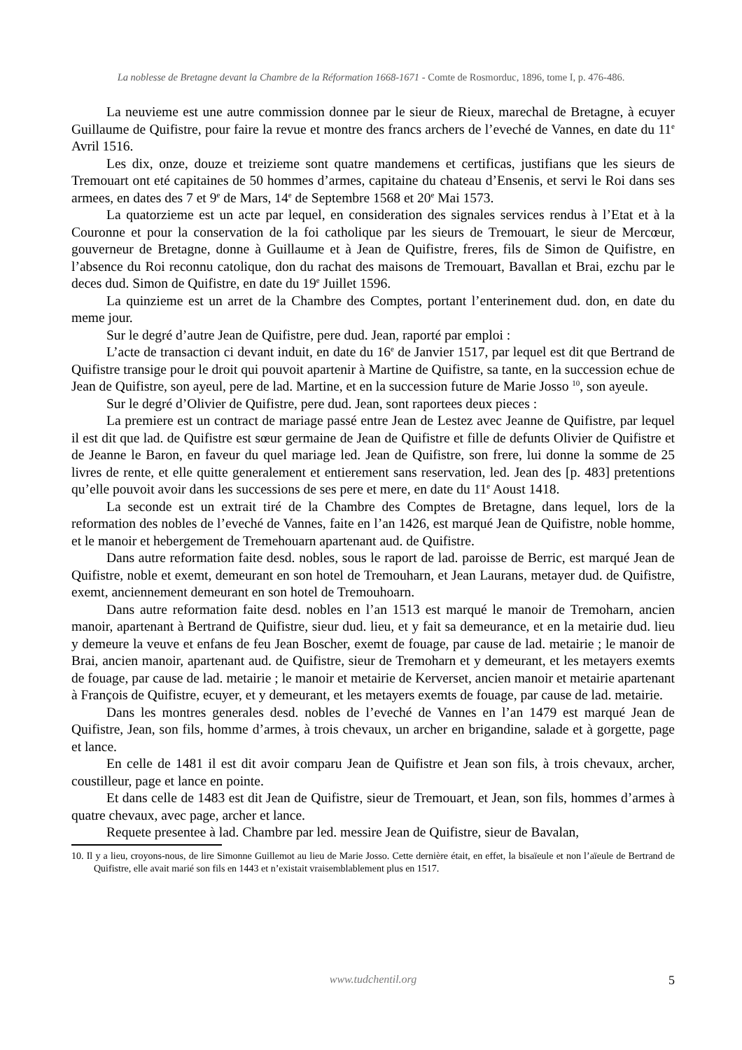La noblesse de Bretagne devant la Chambre de la Réformation 1668-1671 - Comte de Rosmorduc, 1896, tome I, p. 476-486.
La neuvieme est une autre commission donnee par le sieur de Rieux, marechal de Bretagne, à ecuyer Guillaume de Quifistre, pour faire la revue et montre des francs archers de l’eveché de Vannes, en date du 11<sup>e</sup> Avril 1516.
Les dix, onze, douze et treizieme sont quatre mandemens et certificas, justifians que les sieurs de Tremouart ont eté capitaines de 50 hommes d’armes, capitaine du chateau d’Ensenis, et servi le Roi dans ses armees, en dates des 7 et 9<sup>e</sup> de Mars, 14<sup>e</sup> de Septembre 1568 et 20<sup>e</sup> Mai 1573.
La quatorzieme est un acte par lequel, en consideration des signales services rendus à l’Etat et à la Couronne et pour la conservation de la foi catholique par les sieurs de Tremouart, le sieur de Mercœur, gouverneur de Bretagne, donne à Guillaume et à Jean de Quifistre, freres, fils de Simon de Quifistre, en l’absence du Roi reconnu catolique, don du rachat des maisons de Tremouart, Bavallan et Brai, ezchu par le deces dud. Simon de Quifistre, en date du 19<sup>e</sup> Juillet 1596.
La quinzieme est un arret de la Chambre des Comptes, portant l’enterinement dud. don, en date du meme jour.
Sur le degré d’autre Jean de Quifistre, pere dud. Jean, raporté par emploi :
L’acte de transaction ci devant induit, en date du 16<sup>e</sup> de Janvier 1517, par lequel est dit que Bertrand de Quifistre transige pour le droit qui pouvoit apartenir à Martine de Quifistre, sa tante, en la succession echue de Jean de Quifistre, son ayeul, pere de lad. Martine, et en la succession future de Marie Josso <sup>10</sup>, son ayeule.
Sur le degré d’Olivier de Quifistre, pere dud. Jean, sont raportees deux pieces :
La premiere est un contract de mariage passé entre Jean de Lestez avec Jeanne de Quifistre, par lequel il est dit que lad. de Quifistre est sœur germaine de Jean de Quifistre et fille de defunts Olivier de Quifistre et de Jeanne le Baron, en faveur du quel mariage led. Jean de Quifistre, son frere, lui donne la somme de 25 livres de rente, et elle quitte generalement et entierement sans reservation, led. Jean des [p. 483] pretentions qu’elle pouvoit avoir dans les successions de ses pere et mere, en date du 11<sup>e</sup> Aoust 1418.
La seconde est un extrait tiré de la Chambre des Comptes de Bretagne, dans lequel, lors de la reformation des nobles de l’eveché de Vannes, faite en l’an 1426, est marqué Jean de Quifistre, noble homme, et le manoir et hebergement de Tremehouarn apartenant aud. de Quifistre.
Dans autre reformation faite desd. nobles, sous le raport de lad. paroisse de Berric, est marqué Jean de Quifistre, noble et exemt, demeurant en son hotel de Tremouharn, et Jean Laurans, metayer dud. de Quifistre, exemt, anciennement demeurant en son hotel de Tremouhoarn.
Dans autre reformation faite desd. nobles en l’an 1513 est marqué le manoir de Tremoharn, ancien manoir, apartenant à Bertrand de Quifistre, sieur dud. lieu, et y fait sa demeurance, et en la metairie dud. lieu y demeure la veuve et enfans de feu Jean Boscher, exemt de fouage, par cause de lad. metairie ; le manoir de Brai, ancien manoir, apartenant aud. de Quifistre, sieur de Tremoharn et y demeurant, et les metayers exemts de fouage, par cause de lad. metairie ; le manoir et metairie de Kerverset, ancien manoir et metairie apartenant à François de Quifistre, ecuyer, et y demeurant, et les metayers exemts de fouage, par cause de lad. metairie.
Dans les montres generales desd. nobles de l’eveché de Vannes en l’an 1479 est marqué Jean de Quifistre, Jean, son fils, homme d’armes, à trois chevaux, un archer en brigandine, salade et à gorgette, page et lance.
En celle de 1481 il est dit avoir comparu Jean de Quifistre et Jean son fils, à trois chevaux, archer, coustilleur, page et lance en pointe.
Et dans celle de 1483 est dit Jean de Quifistre, sieur de Tremouart, et Jean, son fils, hommes d’armes à quatre chevaux, avec page, archer et lance.
Requete presentee à lad. Chambre par led. messire Jean de Quifistre, sieur de Bavalan,
10. Il y a lieu, croyons-nous, de lire Simonne Guillemot au lieu de Marie Josso. Cette dernière était, en effet, la bisaïeule et non l’aïeule de Bertrand de Quifistre, elle avait marié son fils en 1443 et n’existait vraisemblablement plus en 1517.
www.tudchentil.org
5